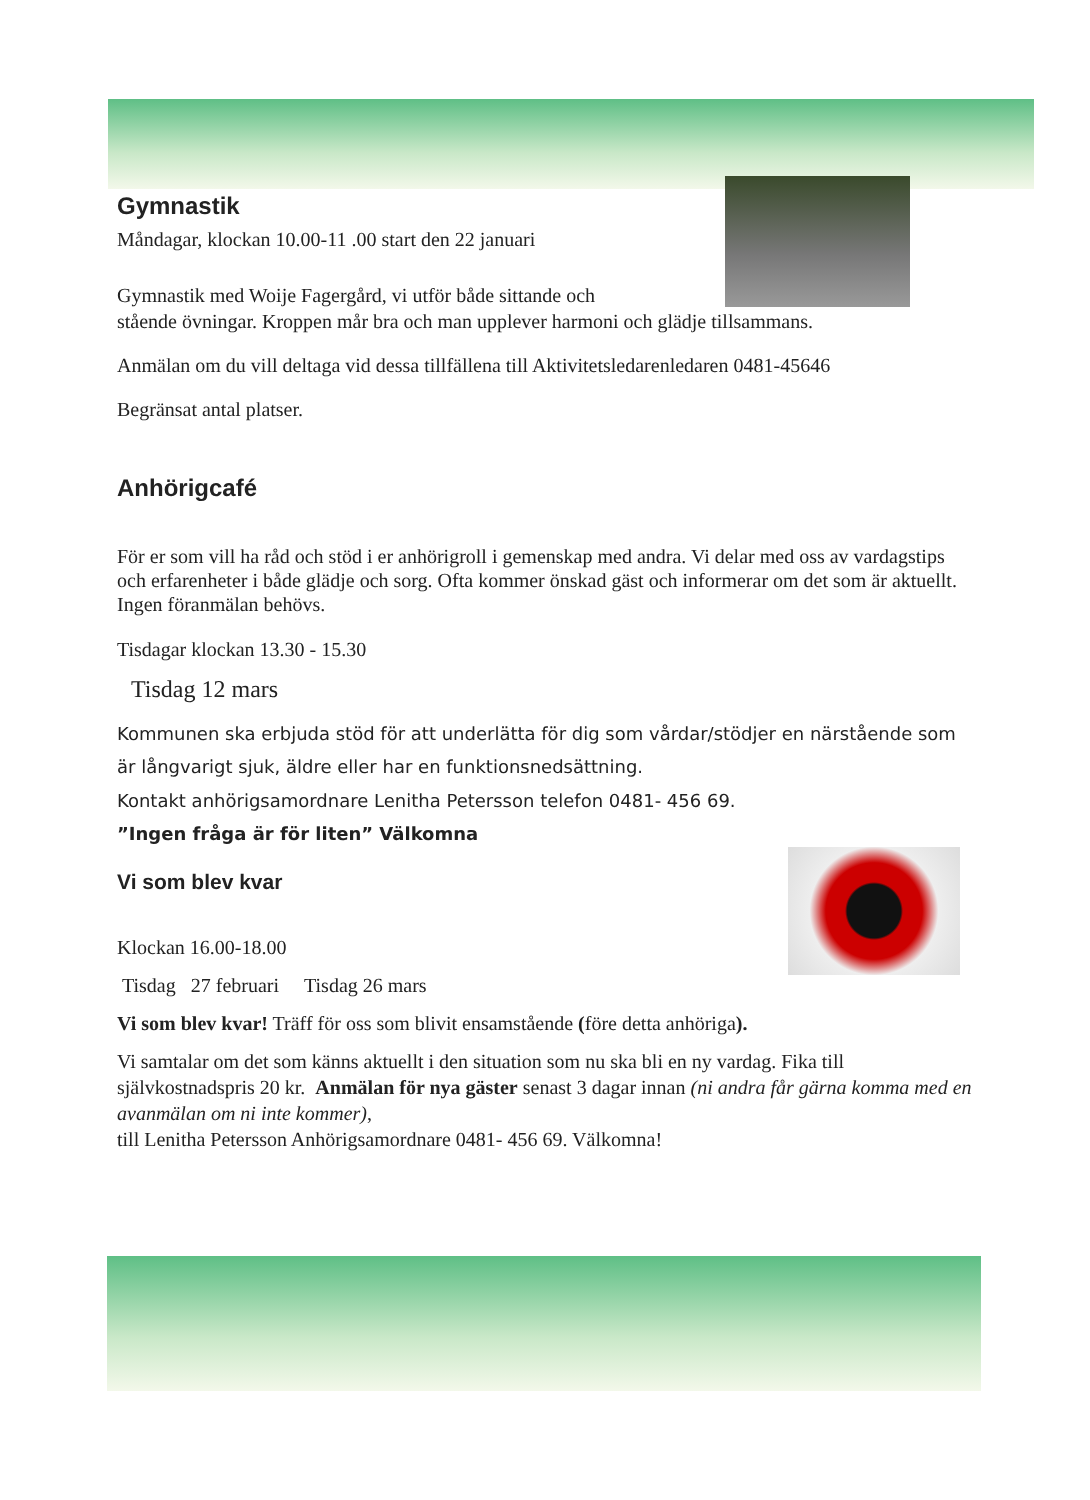Gymnastik
Måndagar, klockan 10.00-11 .00 start den 22 januari
Gymnastik med Woije Fagergård, vi utför både sittande och
stående övningar. Kroppen mår bra och man upplever harmoni och glädje tillsammans.
Anmälan om du vill deltaga vid dessa tillfällena till Aktivitetsledarenledaren 0481-45646
Begränsat antal platser.
Anhörigcafé
För er som vill ha råd och stöd i er anhörigroll i gemenskap med andra. Vi delar med oss av vardagstips och erfarenheter i både glädje och sorg. Ofta kommer önskad gäst och informerar om det som är aktuellt. Ingen föranmälan behövs.
Tisdagar klockan 13.30 - 15.30
Tisdag 12 mars
Kommunen ska erbjuda stöd för att underlätta för dig som vårdar/stödjer en närstående som är långvarigt sjuk, äldre eller har en funktionsnedsättning.
Kontakt anhörigsamordnare Lenitha Petersson telefon 0481- 456 69.
”Ingen fråga är för liten” Välkomna
Vi som blev kvar
Klockan 16.00-18.00
Tisdag 27 februari Tisdag 26 mars
Vi som blev kvar! Träff för oss som blivit ensamstående (före detta anhöriga).
Vi samtalar om det som känns aktuellt i den situation som nu ska bli en ny vardag. Fika till självkostnadspris 20 kr. Anmälan för nya gäster senast 3 dagar innan (ni andra får gärna komma med en avanmälan om ni inte kommer),
till Lenitha Petersson Anhörigsamordnare 0481- 456 69. Välkomna!